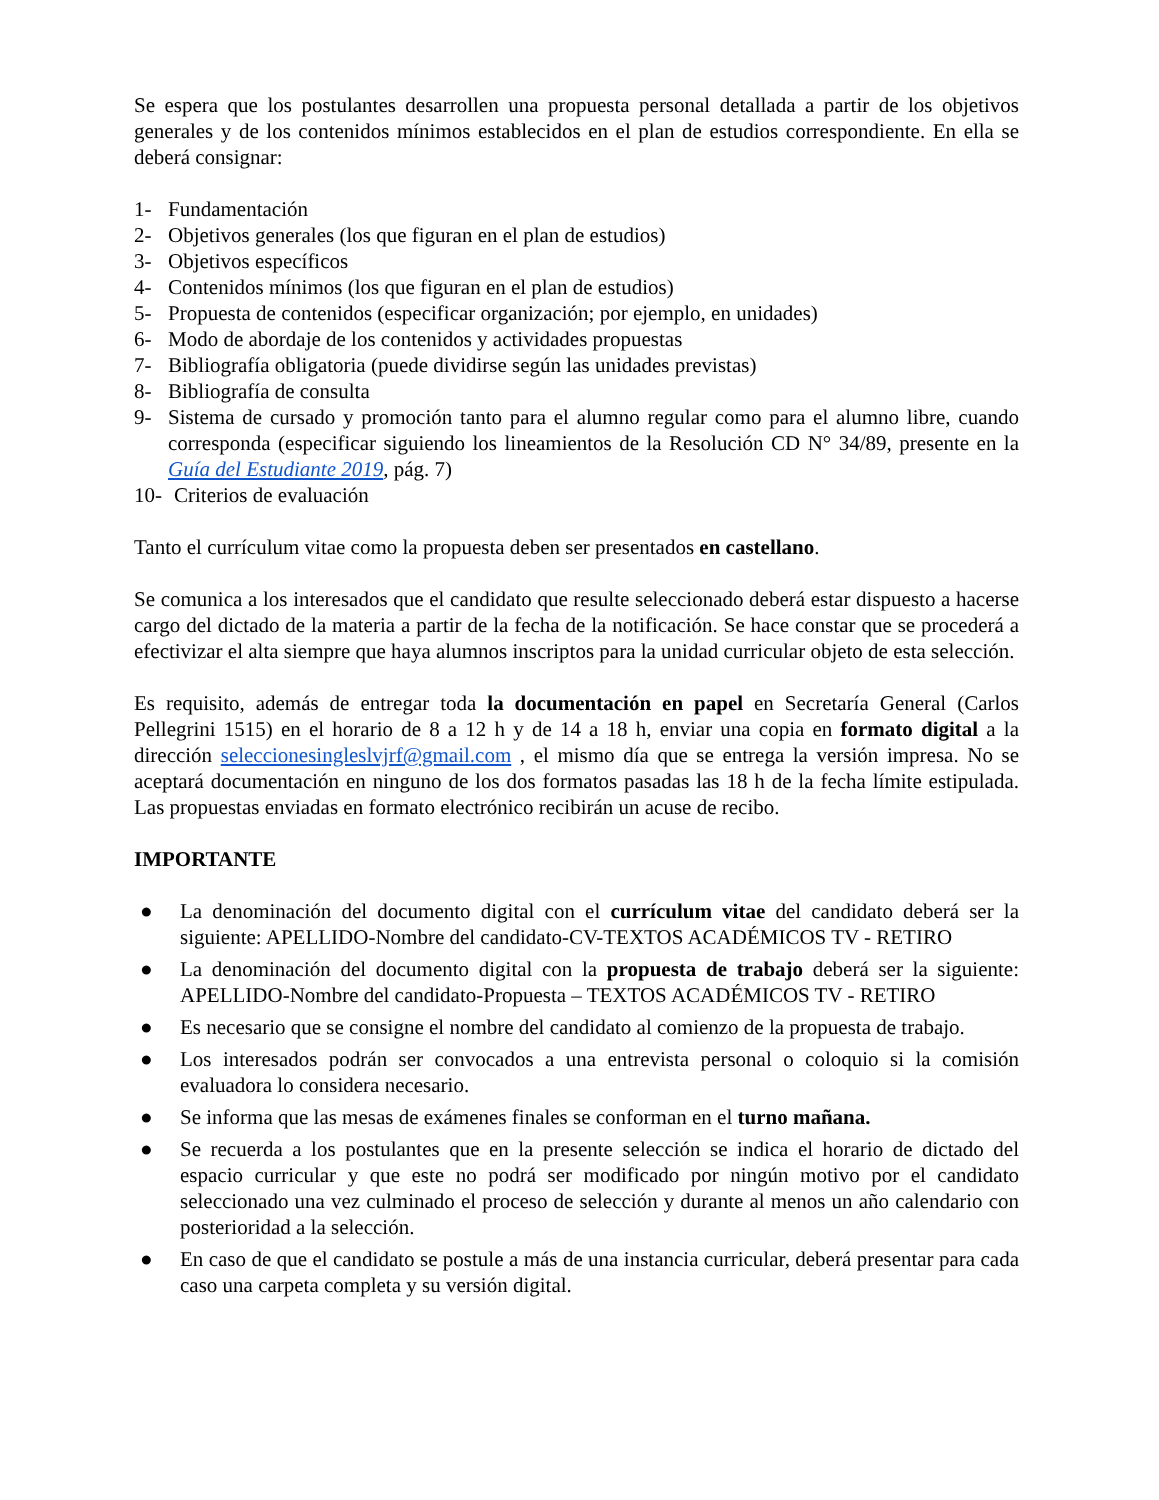Se espera que los postulantes desarrollen una propuesta personal detallada a partir de los objetivos generales y de los contenidos mínimos establecidos en el plan de estudios correspondiente. En ella se deberá consignar:
1- Fundamentación
2- Objetivos generales (los que figuran en el plan de estudios)
3- Objetivos específicos
4- Contenidos mínimos (los que figuran en el plan de estudios)
5- Propuesta de contenidos (especificar organización; por ejemplo, en unidades)
6- Modo de abordaje de los contenidos y actividades propuestas
7- Bibliografía obligatoria (puede dividirse según las unidades previstas)
8- Bibliografía de consulta
9- Sistema de cursado y promoción tanto para el alumno regular como para el alumno libre, cuando corresponda (especificar siguiendo los lineamientos de la Resolución CD N° 34/89, presente en la Guía del Estudiante 2019, pág. 7)
10- Criterios de evaluación
Tanto el currículum vitae como la propuesta deben ser presentados en castellano.
Se comunica a los interesados que el candidato que resulte seleccionado deberá estar dispuesto a hacerse cargo del dictado de la materia a partir de la fecha de la notificación. Se hace constar que se procederá a efectivizar el alta siempre que haya alumnos inscriptos para la unidad curricular objeto de esta selección.
Es requisito, además de entregar toda la documentación en papel en Secretaría General (Carlos Pellegrini 1515) en el horario de 8 a 12 h y de 14 a 18 h, enviar una copia en formato digital a la dirección seleccionesingleslvjrf@gmail.com , el mismo día que se entrega la versión impresa. No se aceptará documentación en ninguno de los dos formatos pasadas las 18 h de la fecha límite estipulada. Las propuestas enviadas en formato electrónico recibirán un acuse de recibo.
IMPORTANTE
● La denominación del documento digital con el currículum vitae del candidato deberá ser la siguiente: APELLIDO-Nombre del candidato-CV-TEXTOS ACADÉMICOS TV - RETIRO
● La denominación del documento digital con la propuesta de trabajo deberá ser la siguiente: APELLIDO-Nombre del candidato-Propuesta – TEXTOS ACADÉMICOS TV - RETIRO
● Es necesario que se consigne el nombre del candidato al comienzo de la propuesta de trabajo.
● Los interesados podrán ser convocados a una entrevista personal o coloquio si la comisión evaluadora lo considera necesario.
● Se informa que las mesas de exámenes finales se conforman en el turno mañana.
● Se recuerda a los postulantes que en la presente selección se indica el horario de dictado del espacio curricular y que este no podrá ser modificado por ningún motivo por el candidato seleccionado una vez culminado el proceso de selección y durante al menos un año calendario con posterioridad a la selección.
● En caso de que el candidato se postule a más de una instancia curricular, deberá presentar para cada caso una carpeta completa y su versión digital.